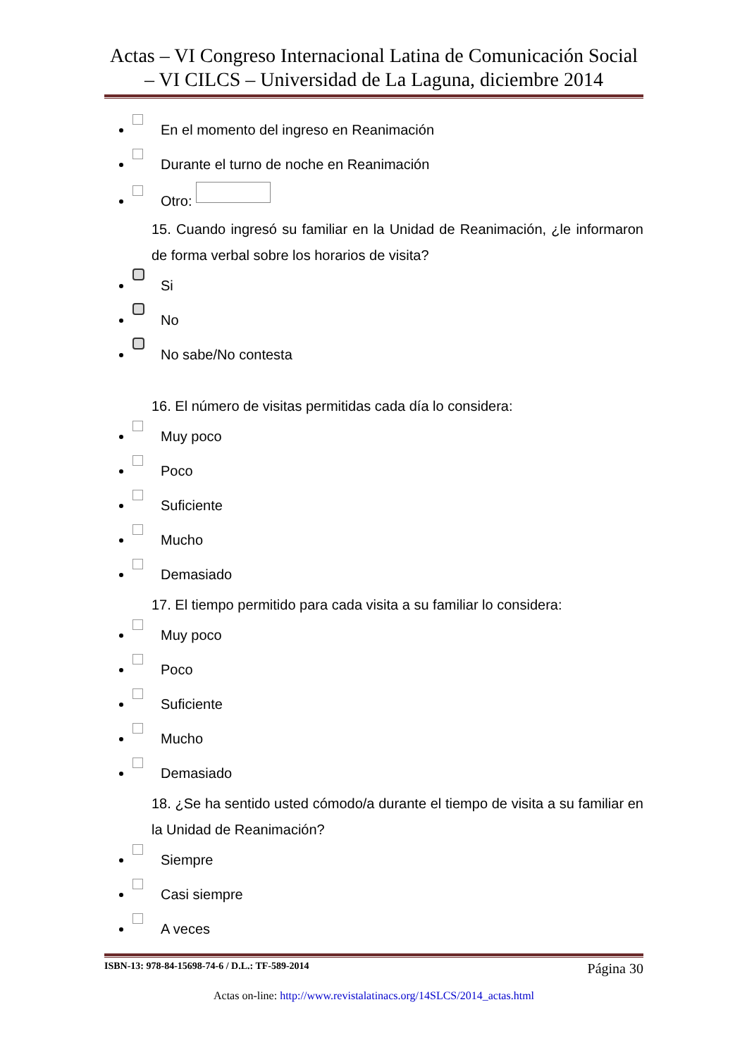Actas – VI Congreso Internacional Latina de Comunicación Social – VI CILCS – Universidad de La Laguna, diciembre 2014
En el momento del ingreso en Reanimación
Durante el turno de noche en Reanimación
Otro:
15. Cuando ingresó su familiar en la Unidad de Reanimación, ¿le informaron de forma verbal sobre los horarios de visita?
Si
No
No sabe/No contesta
16. El número de visitas permitidas cada día lo considera:
Muy poco
Poco
Suficiente
Mucho
Demasiado
17. El tiempo permitido para cada visita a su familiar lo considera:
Muy poco
Poco
Suficiente
Mucho
Demasiado
18. ¿Se ha sentido usted cómodo/a durante el tiempo de visita a su familiar en la Unidad de Reanimación?
Siempre
Casi siempre
A veces
ISBN-13: 978-84-15698-74-6 / D.L.: TF-589-2014 Página 30
Actas on-line: http://www.revistalatinacs.org/14SLCS/2014_actas.html